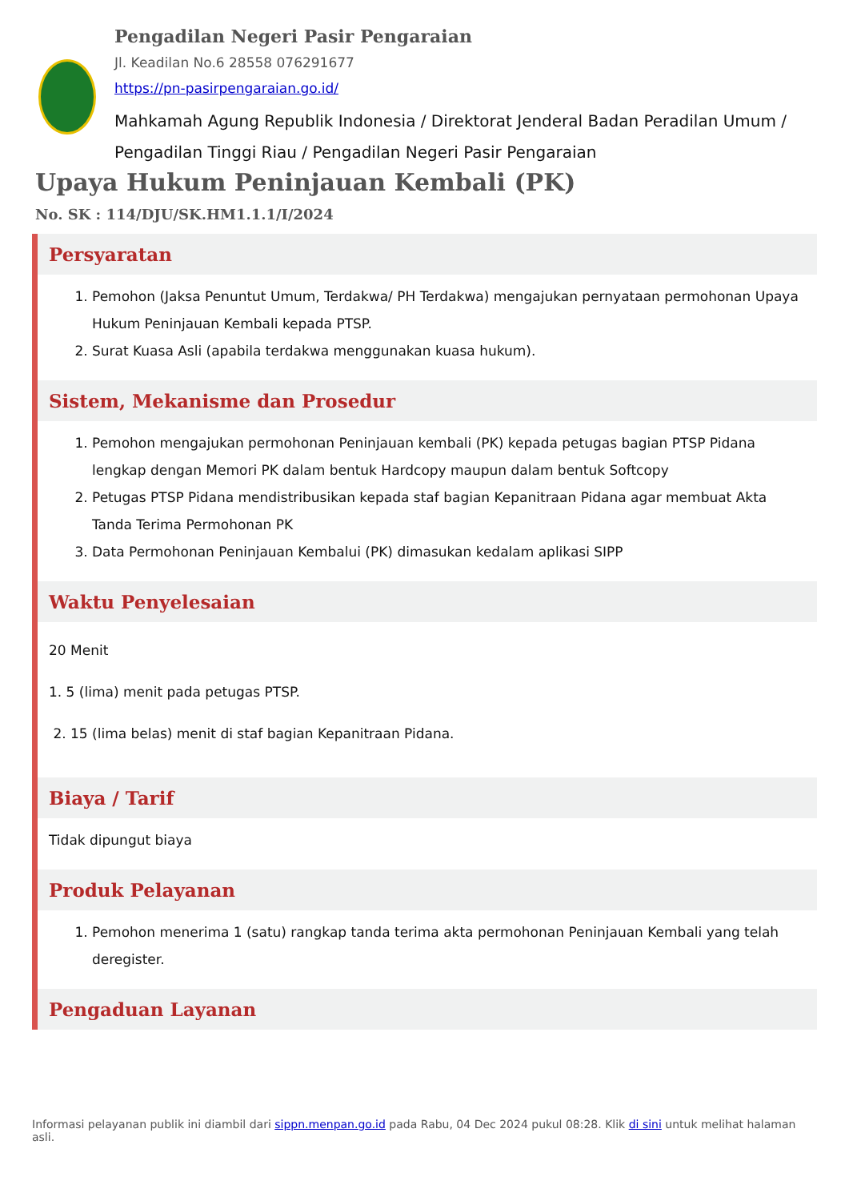Pengadilan Negeri Pasir Pengaraian
Jl. Keadilan No.6 28558 076291677
https://pn-pasirpengaraian.go.id/
Mahkamah Agung Republik Indonesia / Direktorat Jenderal Badan Peradilan Umum / Pengadilan Tinggi Riau / Pengadilan Negeri Pasir Pengaraian
Upaya Hukum Peninjauan Kembali (PK)
No. SK : 114/DJU/SK.HM1.1.1/I/2024
Persyaratan
1. Pemohon (Jaksa Penuntut Umum, Terdakwa/ PH Terdakwa) mengajukan pernyataan permohonan Upaya Hukum Peninjauan Kembali kepada PTSP.
2. Surat Kuasa Asli (apabila terdakwa menggunakan kuasa hukum).
Sistem, Mekanisme dan Prosedur
1. Pemohon mengajukan permohonan Peninjauan kembali (PK) kepada petugas bagian PTSP Pidana lengkap dengan Memori PK dalam bentuk Hardcopy maupun dalam bentuk Softcopy
2. Petugas PTSP Pidana mendistribusikan kepada staf bagian Kepanitraan Pidana agar membuat Akta Tanda Terima Permohonan PK
3. Data Permohonan Peninjauan Kembalui (PK) dimasukan kedalam aplikasi SIPP
Waktu Penyelesaian
20 Menit
1. 5 (lima) menit pada petugas PTSP.
2. 15 (lima belas) menit di staf bagian Kepanitraan Pidana.
Biaya / Tarif
Tidak dipungut biaya
Produk Pelayanan
1. Pemohon menerima 1 (satu) rangkap tanda terima akta permohonan Peninjauan Kembali yang telah deregister.
Pengaduan Layanan
Informasi pelayanan publik ini diambil dari sippn.menpan.go.id pada Rabu, 04 Dec 2024 pukul 08:28. Klik di sini untuk melihat halaman asli.